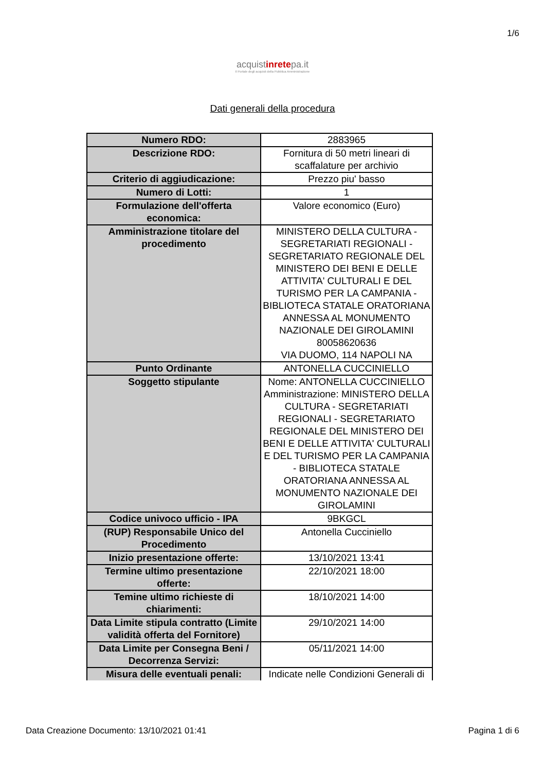1/6
acquistinretepa.it
Il Portale degli acquisti della Pubblica Amministrazione
Dati generali della procedura
| Numero RDO: | 2883965 |
| Descrizione RDO: | Fornitura di 50 metri lineari di scaffalature per archivio |
| Criterio di aggiudicazione: | Prezzo piu' basso |
| Numero di Lotti: | 1 |
| Formulazione dell'offerta economica: | Valore economico (Euro) |
| Amministrazione titolare del procedimento | MINISTERO DELLA CULTURA - SEGRETARIATI REGIONALI - SEGRETARIATO REGIONALE DEL MINISTERO DEI BENI E DELLE ATTIVITA' CULTURALI E DEL TURISMO PER LA CAMPANIA - BIBLIOTECA STATALE ORATORIANA ANNESSA AL MONUMENTO NAZIONALE DEI GIROLAMINI 80058620636 VIA DUOMO, 114 NAPOLI NA |
| Punto Ordinante | ANTONELLA CUCCINIELLO |
| Soggetto stipulante | Nome: ANTONELLA CUCCINIELLO Amministrazione: MINISTERO DELLA CULTURA - SEGRETARIATI REGIONALI - SEGRETARIATO REGIONALE DEL MINISTERO DEI BENI E DELLE ATTIVITA' CULTURALI E DEL TURISMO PER LA CAMPANIA - BIBLIOTECA STATALE ORATORIANA ANNESSA AL MONUMENTO NAZIONALE DEI GIROLAMINI |
| Codice univoco ufficio - IPA | 9BKGCL |
| (RUP) Responsabile Unico del Procedimento | Antonella Cucciniello |
| Inizio presentazione offerte: | 13/10/2021 13:41 |
| Termine ultimo presentazione offerte: | 22/10/2021 18:00 |
| Temine ultimo richieste di chiarimenti: | 18/10/2021 14:00 |
| Data Limite stipula contratto (Limite validità offerta del Fornitore) | 29/10/2021 14:00 |
| Data Limite per Consegna Beni / Decorrenza Servizi: | 05/11/2021 14:00 |
| Misura delle eventuali penali: | Indicate nelle Condizioni Generali di |
Data Creazione Documento: 13/10/2021 01:41 Pagina 1 di 6